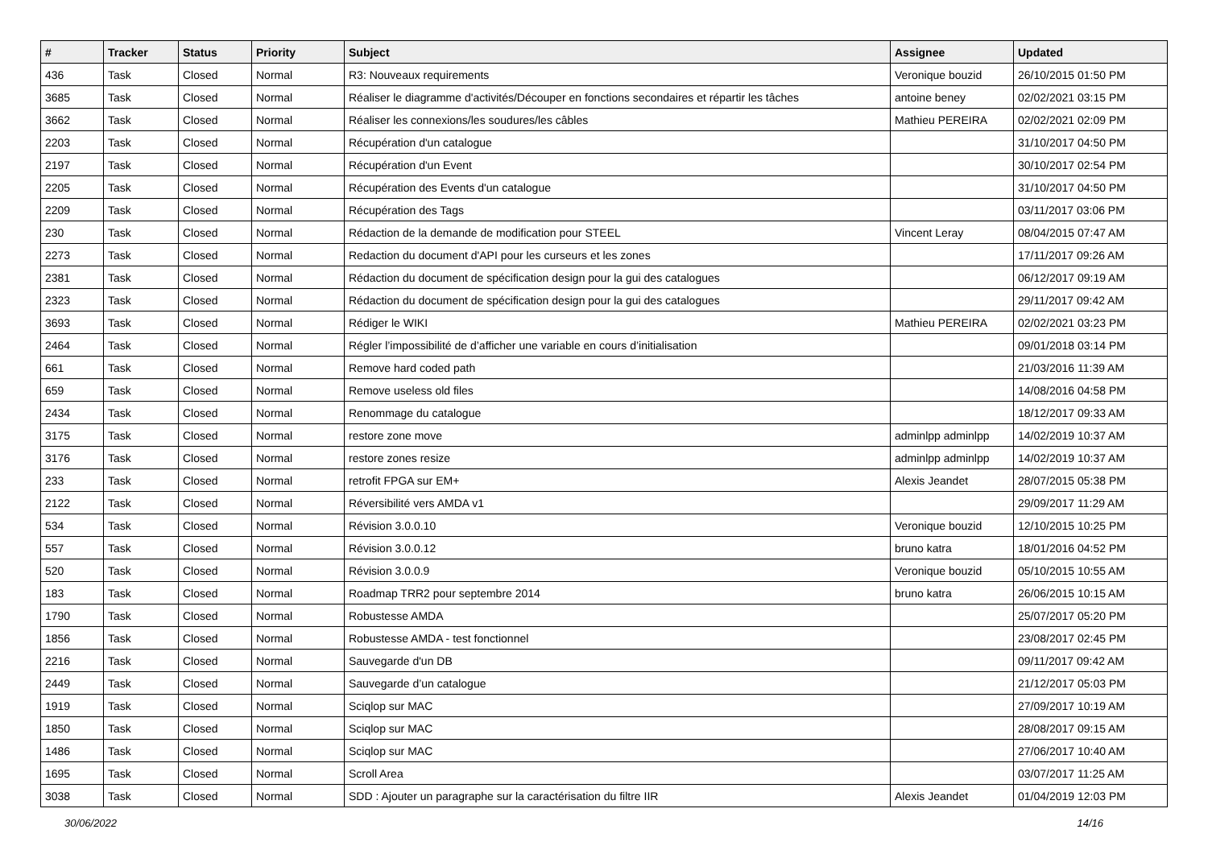| # | Tracker | Status | Priority | Subject | Assignee | Updated |
| --- | --- | --- | --- | --- | --- | --- |
| 436 | Task | Closed | Normal | R3: Nouveaux requirements | Veronique bouzid | 26/10/2015 01:50 PM |
| 3685 | Task | Closed | Normal | Réaliser le diagramme d'activités/Découper en fonctions secondaires et répartir les tâches | antoine beney | 02/02/2021 03:15 PM |
| 3662 | Task | Closed | Normal | Réaliser les connexions/les soudures/les câbles | Mathieu PEREIRA | 02/02/2021 02:09 PM |
| 2203 | Task | Closed | Normal | Récupération d'un catalogue | | 31/10/2017 04:50 PM |
| 2197 | Task | Closed | Normal | Récupération d'un Event | | 30/10/2017 02:54 PM |
| 2205 | Task | Closed | Normal | Récupération des Events d'un catalogue | | 31/10/2017 04:50 PM |
| 2209 | Task | Closed | Normal | Récupération des Tags | | 03/11/2017 03:06 PM |
| 230 | Task | Closed | Normal | Rédaction de la demande de modification pour STEEL | Vincent Leray | 08/04/2015 07:47 AM |
| 2273 | Task | Closed | Normal | Redaction du document d'API pour les curseurs et les zones | | 17/11/2017 09:26 AM |
| 2381 | Task | Closed | Normal | Rédaction du document de spécification design pour la gui des catalogues | | 06/12/2017 09:19 AM |
| 2323 | Task | Closed | Normal | Rédaction du document de spécification design pour la gui des catalogues | | 29/11/2017 09:42 AM |
| 3693 | Task | Closed | Normal | Rédiger le WIKI | Mathieu PEREIRA | 02/02/2021 03:23 PM |
| 2464 | Task | Closed | Normal | Régler l’impossibilité de d’afficher une variable en cours d’initialisation | | 09/01/2018 03:14 PM |
| 661 | Task | Closed | Normal | Remove hard coded path | | 21/03/2016 11:39 AM |
| 659 | Task | Closed | Normal | Remove useless old files | | 14/08/2016 04:58 PM |
| 2434 | Task | Closed | Normal | Renommage du catalogue | | 18/12/2017 09:33 AM |
| 3175 | Task | Closed | Normal | restore zone move | adminlpp adminlpp | 14/02/2019 10:37 AM |
| 3176 | Task | Closed | Normal | restore zones resize | adminlpp adminlpp | 14/02/2019 10:37 AM |
| 233 | Task | Closed | Normal | retrofit FPGA sur EM+ | Alexis Jeandet | 28/07/2015 05:38 PM |
| 2122 | Task | Closed | Normal | Réversibilité vers AMDA v1 | | 29/09/2017 11:29 AM |
| 534 | Task | Closed | Normal | Révision 3.0.0.10 | Veronique bouzid | 12/10/2015 10:25 PM |
| 557 | Task | Closed | Normal | Révision 3.0.0.12 | bruno katra | 18/01/2016 04:52 PM |
| 520 | Task | Closed | Normal | Révision 3.0.0.9 | Veronique bouzid | 05/10/2015 10:55 AM |
| 183 | Task | Closed | Normal | Roadmap TRR2 pour septembre 2014 | bruno katra | 26/06/2015 10:15 AM |
| 1790 | Task | Closed | Normal | Robustesse AMDA | | 25/07/2017 05:20 PM |
| 1856 | Task | Closed | Normal | Robustesse AMDA - test fonctionnel | | 23/08/2017 02:45 PM |
| 2216 | Task | Closed | Normal | Sauvegarde d'un DB | | 09/11/2017 09:42 AM |
| 2449 | Task | Closed | Normal | Sauvegarde d’un catalogue | | 21/12/2017 05:03 PM |
| 1919 | Task | Closed | Normal | Sciqlop sur MAC | | 27/09/2017 10:19 AM |
| 1850 | Task | Closed | Normal | Sciqlop sur MAC | | 28/08/2017 09:15 AM |
| 1486 | Task | Closed | Normal | Sciqlop sur MAC | | 27/06/2017 10:40 AM |
| 1695 | Task | Closed | Normal | Scroll Area | | 03/07/2017 11:25 AM |
| 3038 | Task | Closed | Normal | SDD : Ajouter un paragraphe sur la caractérisation du filtre IIR | Alexis Jeandet | 01/04/2019 12:03 PM |
30/06/2022 14/16